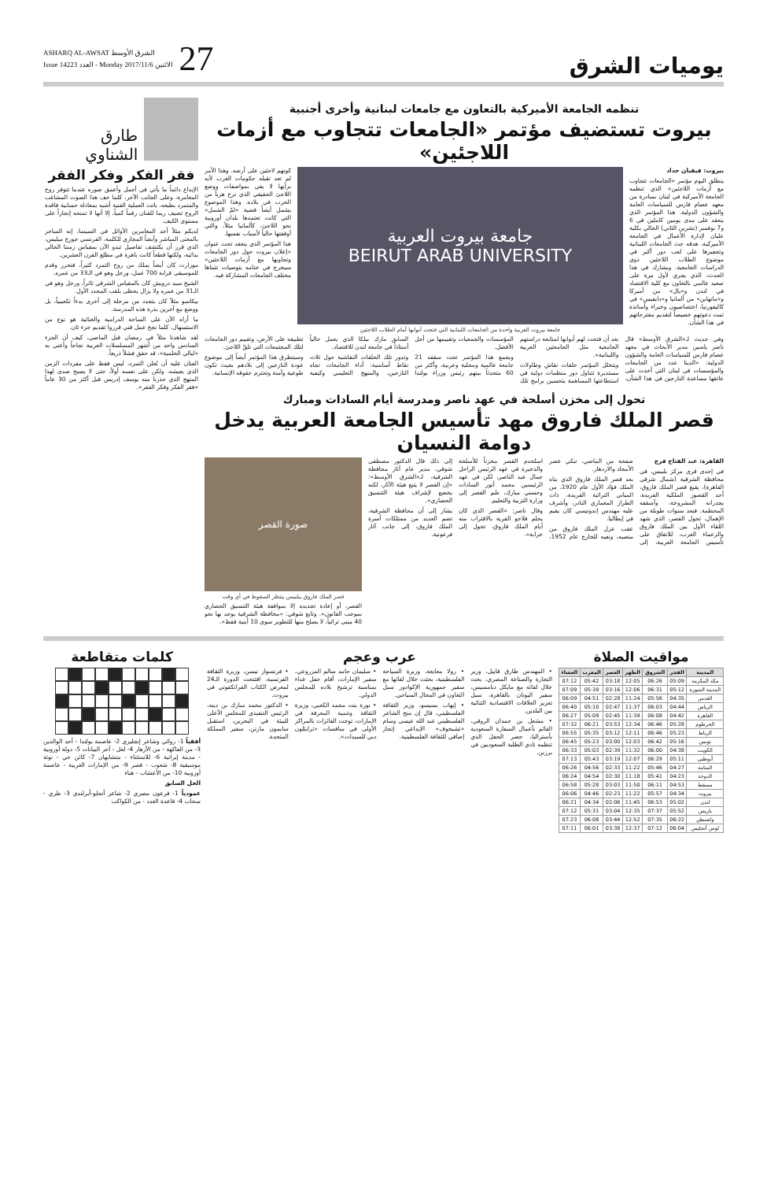يوميات الشرق
ASHARQ AL-AWSAT الشرق الأوسط
Issue 14223 العدد - Monday 2017/11/6 الاثنين
27
تنظمه الجامعة الأميركية بالتعاون مع جامعات لبنانية وأخرى أجنبية
بيروت تستضيف مؤتمر «الجامعات تتجاوب مع أزمات اللاجئين»
بيروت: فيفيان حداد
ينطلق اليوم مؤتمر «الجامعات تتجاوب مع أزمات اللاجئين» الذي تنظمه الجامعة الأميركية في لبنان بمبادرة من معهد عصام فارس للسياسات العامة والشؤون الدولية. هذا المؤتمر الذي ينعقد على مدى يومين كاملين في 6 و7 نوفمبر (تشرين الثاني) الحالي بكلية عليان لإدارة الأعمال في الجامعة الأميركية، هدفه حث الجامعات اللبنانية وتحفيزها على لعب دور أكبر في موضوع الطلاب اللاجئين ذوي الدراسات الجامعية. ويشارك في هذا الحدث، الذي يجري لأول مرة على صعيد عالمي بالتعاون مع كلية الاقتصاد في لندن و«يال» من أميركا و«مانهاين» من ألمانيا و«دايفيس» في كاليفورنيا، اختصاصيون وخبراء وأساتذة تمت دعوتهم خصيصاً لتقديم مقترحاتهم في هذا الشأن.
جامعة بيروت العربية
BEIRUT ARAB UNIVERSITY
جامعة بيروت العربية واحدة من الجامعات اللبنانية التي فتحت أبوابها أمام الطلاب اللاجئين
كونهم لاجئين على أرضه. وهذا الأمر لم تعد تقبله حكومات الغرب لأنه برأيها لا يفي بمواصفات ووضع اللاجئ الحقيقي الذي نزح هرباً من الحرب في بلاده. وهذا الموضوع يشمل أيضاً قضية «لمّ الشمل» التي كانت تعتمدها بلدان أوروبية نحو اللاجئ، كألمانيا مثلاً، والتي أوقفتها حالياً لأسباب نفسها.
هذا المؤتمر الذي ينعقد تحت عنوان «إعلان بيروت حول دور الجامعات وتجاوبها مع أزمات اللاجئين» سيخرج في ختامه بتوصيات تتبناها مختلف الجامعات المشاركة فيه.
وفي حديث لـ«الشرق الأوسط» قال ناصر ياسين مدير الأبحاث في معهد عصام فارس للسياسات العامة والشؤون الدولية: «الدينا عدد من الجامعات والمؤسسات في لبنان التي أخذت على عاتقها مساعدة النازحين في هذا الشأن، بعد أن فتحت لهم أبوابها لمتابعة دراستهم الجامعية مثل الجامعتين العربية واللبنانية».
ويتخلل المؤتمر حلقات نقاش وطاولات مستديرة تتناول دور منظمات دولية في استطاعتها المساهمة بتحسين برامج تلك المؤسسات والجمعيات وتقييمها من أجل الأفضل.
ويجمع هذا المؤتمر تحت سقفه 21 جامعة عالمية ومحلية وعربية، وأكثر من 60 متحدثاً بينهم رئيس وزراء بولندا السابق مارك بيلكا الذي يعمل حالياً أستاذاً في جامعة لندن للاقتصاد.
وتدور تلك الحلقات النقاشية حول ثلاث نقاط أساسية: أداء الجامعات تجاه النازحين، والمنهج التعليمي وكيفية تطبيقه على الأرض، وتقييم دور الجامعات لتلك المجتمعات التي تلقّ اللاجئ.
وسيتطرق هذا المؤتمر أيضاً إلى موضوع عودة النازحين إلى بلادهم بحيث تكون طوعية وآمنة وتحترم حقوقه الإنسانية.
تحول إلى مخزن أسلحة في عهد ناصر ومدرسة أيام السادات ومبارك
قصر الملك فاروق مهد تأسيس الجامعة العربية يدخل دوامة النسيان
القاهرة: عبد الفتاح فرج
في إحدى قرى مركز بلبيس، في محافظة الشرقية (شمال شرقي القاهرة)، يقبع قصر الملك فاروق، أحد القصور الملكية الفريدة، بجدرانه المشروخة، وأسقفه المحطمة. فبعد سنوات طويلة من الإهمال، تحول القصر، الذي شهد اللقاء الأول بين الملك فاروق والزعماء العرب، للاتفاق على تأسيس الجامعة العربية، إلى صفحة من الماضي، تبكي عصر الأمجاد والازدهار.
بعد قصر الملك فاروق الذي بناه الملك فؤاد الأول عام 1920، من المباني التراثية الفريدة، ذات الطراز المعماري النادر، وأشرف عليه مهندس إندونيسي كان يقيم في إيطاليا.
عقب عزل الملك فاروق من منصبه، ونفيه للخارج عام 1952، استُخدم القصر مخزناً للأسلحة والذخيرة في عهد الرئيس الراحل جمال عبد الناصر، لكن في عهد الرئيسين محمد أنور السادات وحسني مبارك، ضُم القصر إلى وزارة التربية والتعليم.
وقال ناصر: «القصر الذي كان يحلم فلاحو القرية بالاقتراب منه أيام الملك فاروق، تحول إلى خرابة».
إلى ذلك قال الدكتور مصطفى شوقي، مدير عام آثار محافظة الشرقية، لـ«الشرق الأوسط»: «إن القصر لا يتبع هيئة الآثار، لكنه يخضع لإشراف هيئة التنسيق الحضاري».
يشار إلى أن محافظة الشرقية، تضم العديد من ممتلكات أسرة الملك فاروق، إلى جانب آثار فرعونية.
صورة القصر
قصر الملك فاروق ببلبيس ينتظر السقوط في أي وقت
القصر، أو إعادة تجديده إلا بموافقة هيئة التنسيق الحضاري بموجب القانون». وتابع شوقي: «محافظة الشرقية يوجد بها نحو 40 مبنى تراثياً، لا يصلح منها للتطوير سوى 10 أبنية فقط».
طارق الشناوي
فقر الفكر وفكر الفقر
الإبداع دائماً ما يأتي في أجمل وأعمق صوره عندما تتوفر روح المغامرة، وعلى الجانب الآخر، كلما خف هذا الصوت المشاغب والمتمرد بطبعه، باتت العملية الفنية أشبه بمعادلة حسابية فاقدة الروح تضيف ربما للفنان رقماً كمياً، إلا أنها لا تمنحه إنجازاً على مستوى الكيف.
لديكم مثلاً أحد المغامرين الأوائل في السينما، إنه الساحر بالمعنى المباشر وأيضاً المجازي للكلمة، الفرنسي جورج ميليس، الذي قرر أن يكتشف تفاصيل تبدو الآن بمقياس زمننا الحالي بدائية، ولكنها قطعاً كانت باهرة في مطلع القرن العشرين.
موزارت كان أيضاً يملك من روح التمرد كثيراً، فتحرر وقدم للموسيقى قرابة 700 عمل، ورحل وهو في الـ33 من عمره.
الشيخ سيد درويش كان بالمقياس الشرقي ثائراً، ورحل وهو في الـ31 من عمره ولا يزال يحظى بلقب المجدد الأول.
بيكاسو مثلاً كان يتجدد من مرحلة إلى أخرى بدءاً تكعيبياً، بل ووضع مع آخرين بذرة هذه المدرسة.
ما أراه الآن على الساحة الدرامية والغنائية هو نوع من الاستسهال، كلما نجح عمل فني قرروا تقديم جزء ثان.
لقد شاهدنا مثلاً في رمضان قبل الماضي، كيف أن الجزء السادس واحد من أشهر المسلسلات العربية نجاحاً وأعني به «ليالي الحلمية»، قد حقق فشلاً ذريعاً.
الفنان عليه أن يُعلن التمرد، ليس فقط على مفردات الزمن الذي يعيشه، ولكن على نفسه أولاً، حتى لا يصبح صدى لهذا المنهج الذي حذرنا منه يوسف إدريس قبل أكثر من 30 عاماً «فقر الفكر وفكر الفقر».
مواقيت الصلاة
| المدينة | الفجر | الشروق | الظهر | العصر | المغرب | العشاء |
| --- | --- | --- | --- | --- | --- | --- |
| مكة المكرمة | 05:09 | 06:26 | 12:05 | 03:18 | 05:42 | 07:12 |
| المدينة المنورة | 05:12 | 06:31 | 12:06 | 03:16 | 05:39 | 07:09 |
| القدس | 04:35 | 05:56 | 11:24 | 02:28 | 04:51 | 06:09 |
| الرياض | 04:44 | 06:03 | 11:37 | 02:47 | 05:10 | 06:40 |
| القاهرة | 04:42 | 06:08 | 11:39 | 02:45 | 05:09 | 06:27 |
| الخرطوم | 05:28 | 06:46 | 12:34 | 03:53 | 06:21 | 07:32 |
| الرباط | 05:23 | 06:46 | 12:11 | 03:12 | 05:35 | 06:55 |
| تونس | 05:16 | 06:42 | 12:03 | 03:00 | 05:23 | 06:45 |
| الكويت | 04:38 | 06:00 | 11:32 | 02:39 | 05:03 | 06:33 |
| أبوظبي | 05:11 | 06:29 | 12:07 | 03:19 | 05:43 | 07:13 |
| المنامة | 04:27 | 05:46 | 11:22 | 02:33 | 04:56 | 06:26 |
| الدوحة | 04:23 | 05:41 | 11:18 | 02:30 | 04:54 | 06:24 |
| مسقط | 04:53 | 06:11 | 11:50 | 03:03 | 05:28 | 06:58 |
| بيروت | 04:34 | 05:57 | 11:22 | 02:23 | 04:46 | 06:06 |
| لندن | 05:02 | 06:53 | 11:45 | 02:06 | 04:34 | 06:21 |
| باريس | 05:52 | 07:37 | 12:35 | 03:04 | 05:31 | 07:12 |
| واشنطن | 06:22 | 07:35 | 12:52 | 03:44 | 06:08 | 07:23 |
| لوس أنجليس | 06:04 | 07:12 | 12:37 | 03:38 | 06:01 | 07:11 |
عرب وعجم
• المهندس طارق قابيل، وزير التجارة والصناعة المصري، بحث خلال لقائه مع مايكل ديامسيس، سفير اليونان بالقاهرة، سبل تعزيز العلاقات الاقتصادية الثنائية بين البلدين.
• مشعل بن حمدان الروقي، القائم بأعمال السفارة السعودية بأستراليا، حضر الحفل الذي تنظمه نادي الطلبة السعوديين في برزبن.
• رولا معايعة، وزيرة السياحة الفلسطينية، بحثت خلال لقائها مع سفير جمهورية الإكوادور سبل التعاون في المجال السياحي.
• إيهاب بسيسو، وزير الثقافة الفلسطيني، قال إن منح الشاعر الفلسطيني عبد الله عيسى وسام «تشيخوف» الإبداعي إنجاز إضافي للثقافة الفلسطينية.
• سليمان حامد سالم المزروعي، سفير الإمارات، أقام حفل غداء بمناسبة ترشيح بلاده للمجلس الدولي.
• نورة بنت محمد الكعبي، وزيرة الثقافة وتنمية المعرفة في الإمارات، توجت الفائزات بالمراكز الأولى في منافسات «ترايثلون دبي للسيدات».
• فرنسواز نيسن، وزيرة الثقافة الفرنسية، افتتحت الدورة الـ24 لمعرض الكتاب الفرانكفوني في بيروت.
• الدكتور محمد مبارك بن دينه، الرئيس التنفيذي للمجلس الأعلى للبيئة في البحرين، استقبل سايمون مارتن، سفير المملكة المتحدة.
كلمات متقاطعة
أفقياً 1- روائي وشاعر إنجليزي 2- عاصمة بولندا - أحد الوالدين 3- من الفاكهة - من الأزهار 4- لعل - آخر البيانات 5- دولة أوروبية - مدينة إيرانية 6- للاستثناء - متشابهان 7- كائن حي - نوتة موسيقية 8- شعوب - قصر 9- من الإمارات العربية - عاصمة أوروبية 10- من الأعشاب - هباء
الحل السابق
عمودياً 1- فرعون مصري 2- شاعر أنجلو-أيرلندي 3- طري - سحاب 4- قاعدة العدد - من الكواكب